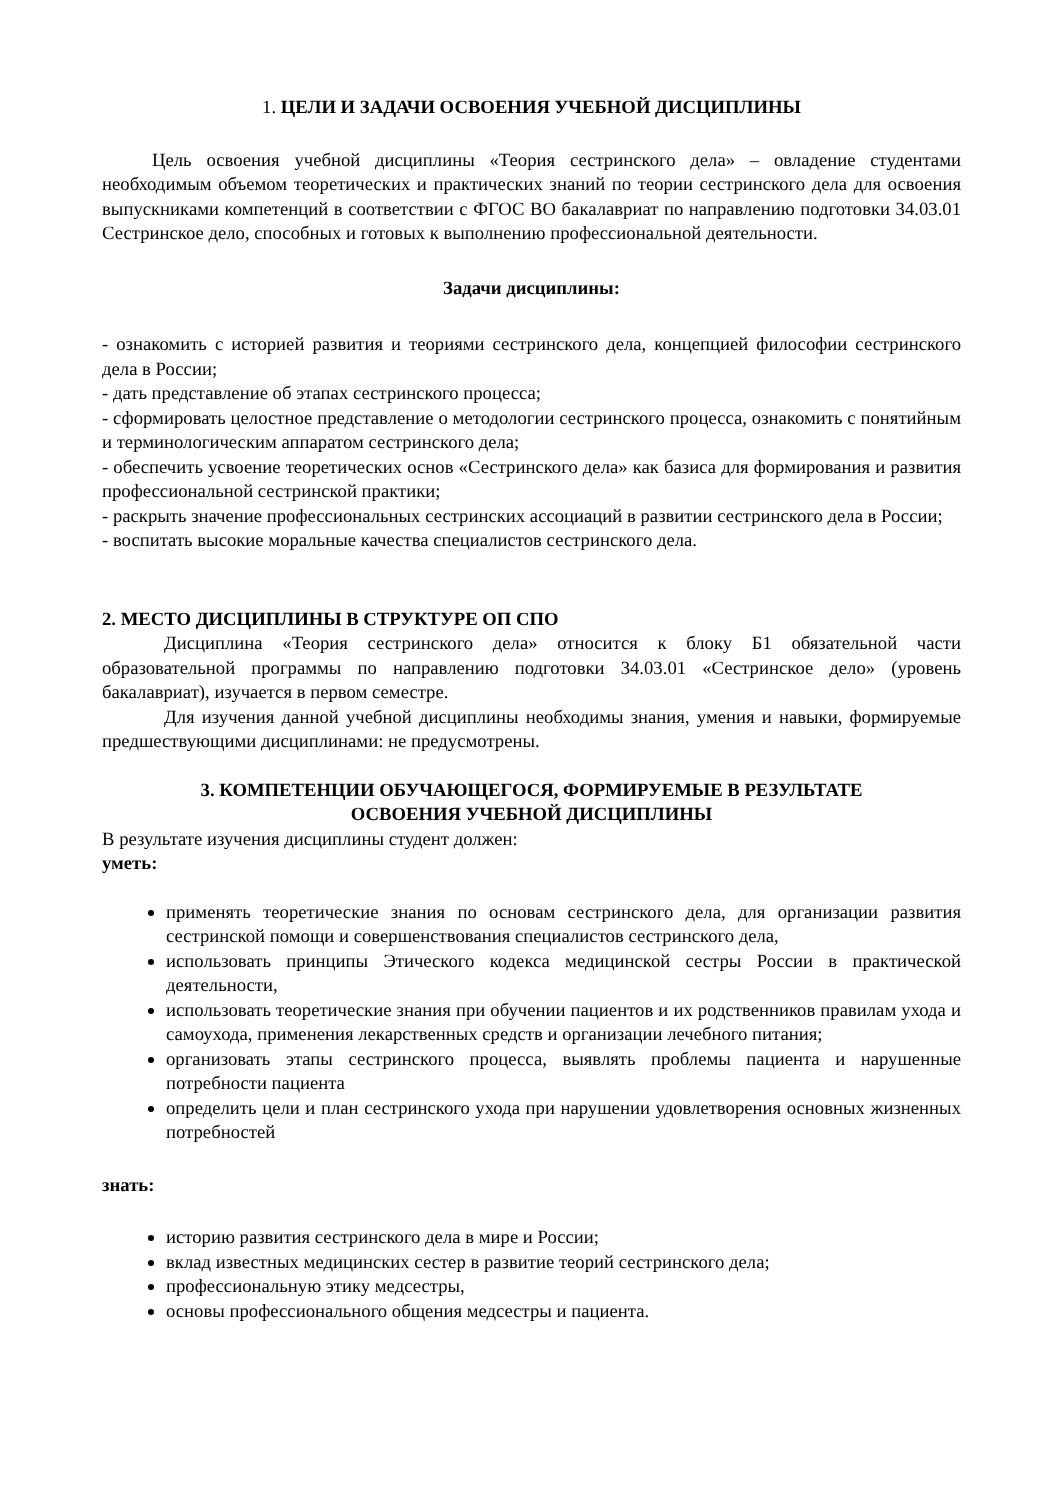1. ЦЕЛИ И ЗАДАЧИ ОСВОЕНИЯ УЧЕБНОЙ ДИСЦИПЛИНЫ
Цель освоения учебной дисциплины «Теория сестринского дела» – овладение студентами необходимым объемом теоретических и практических знаний по теории сестринского дела для освоения выпускниками компетенций в соответствии с ФГОС ВО бакалавриат по направлению подготовки 34.03.01 Сестринское дело, способных и готовых к выполнению профессиональной деятельности.
Задачи дисциплины:
- ознакомить с историей развития и теориями сестринского дела, концепцией философии сестринского дела в России;
- дать представление об этапах сестринского процесса;
- сформировать целостное представление о методологии сестринского процесса, ознакомить с понятийным и терминологическим аппаратом сестринского дела;
- обеспечить усвоение теоретических основ «Сестринского дела» как базиса для формирования и развития профессиональной сестринской практики;
- раскрыть значение профессиональных сестринских ассоциаций в развитии сестринского дела в России;
- воспитать высокие моральные качества специалистов сестринского дела.
2. МЕСТО ДИСЦИПЛИНЫ В СТРУКТУРЕ ОП СПО
Дисциплина «Теория сестринского дела» относится к блоку Б1 обязательной части образовательной программы по направлению подготовки 34.03.01 «Сестринское дело» (уровень бакалавриат), изучается в первом семестре.
Для изучения данной учебной дисциплины необходимы знания, умения и навыки, формируемые предшествующими дисциплинами: не предусмотрены.
3. КОМПЕТЕНЦИИ ОБУЧАЮЩЕГОСЯ, ФОРМИРУЕМЫЕ В РЕЗУЛЬТАТЕ
ОСВОЕНИЯ УЧЕБНОЙ ДИСЦИПЛИНЫ
В результате изучения дисциплины студент должен:
уметь:
применять теоретические знания по основам сестринского дела, для организации развития сестринской помощи и совершенствования специалистов сестринского дела,
использовать принципы Этического кодекса медицинской сестры России в практической деятельности,
использовать теоретические знания при обучении пациентов и их родственников правилам ухода и самоухода, применения лекарственных средств и организации лечебного питания;
организовать этапы сестринского процесса, выявлять проблемы пациента и нарушенные потребности пациента
определить цели и план сестринского ухода при нарушении удовлетворения основных жизненных потребностей
знать:
историю развития сестринского дела в мире и России;
вклад известных медицинских сестер в развитие теорий сестринского дела;
профессиональную этику медсестры,
основы профессионального общения медсестры и пациента.